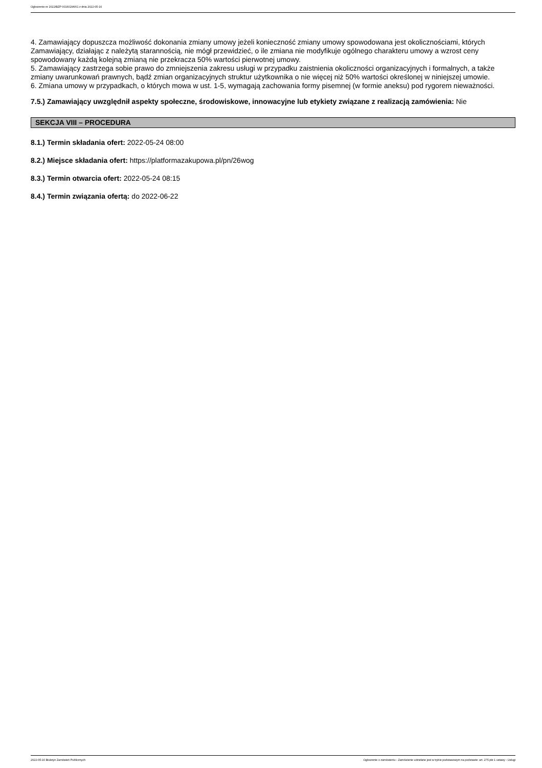Ogłoszenie nr 2022/BZP 00160296/01 z dnia 2022-05-16
4. Zamawiający dopuszcza możliwość dokonania zmiany umowy jeżeli konieczność zmiany umowy spowodowana jest okolicznościami, których Zamawiający, działając z należytą starannością, nie mógł przewidzieć, o ile zmiana nie modyfikuje ogólnego charakteru umowy a wzrost ceny spowodowany każdą kolejną zmianą nie przekracza 50% wartości pierwotnej umowy.
5. Zamawiający zastrzega sobie prawo do zmniejszenia zakresu usługi w przypadku zaistnienia okoliczności organizacyjnych i formalnych, a także zmiany uwarunkowań prawnych, bądź zmian organizacyjnych struktur użytkownika o nie więcej niż 50% wartości określonej w niniejszej umowie.
6. Zmiana umowy w przypadkach, o których mowa w ust. 1-5, wymagają zachowania formy pisemnej (w formie aneksu) pod rygorem nieważności.
7.5.) Zamawiający uwzględnił aspekty społeczne, środowiskowe, innowacyjne lub etykiety związane z realizacją zamówienia: Nie
SEKCJA VIII – PROCEDURA
8.1.) Termin składania ofert: 2022-05-24 08:00
8.2.) Miejsce składania ofert: https://platformazakupowa.pl/pn/26wog
8.3.) Termin otwarcia ofert: 2022-05-24 08:15
8.4.) Termin związania ofertą: do 2022-06-22
2022-05-16 Biuletyn Zamówień Publicznych Ogłoszenie o zamówieniu - Zamówienie udzielane jest w trybie podstawowym na podstawie: art. 275 pkt 1 ustawy - Usługi